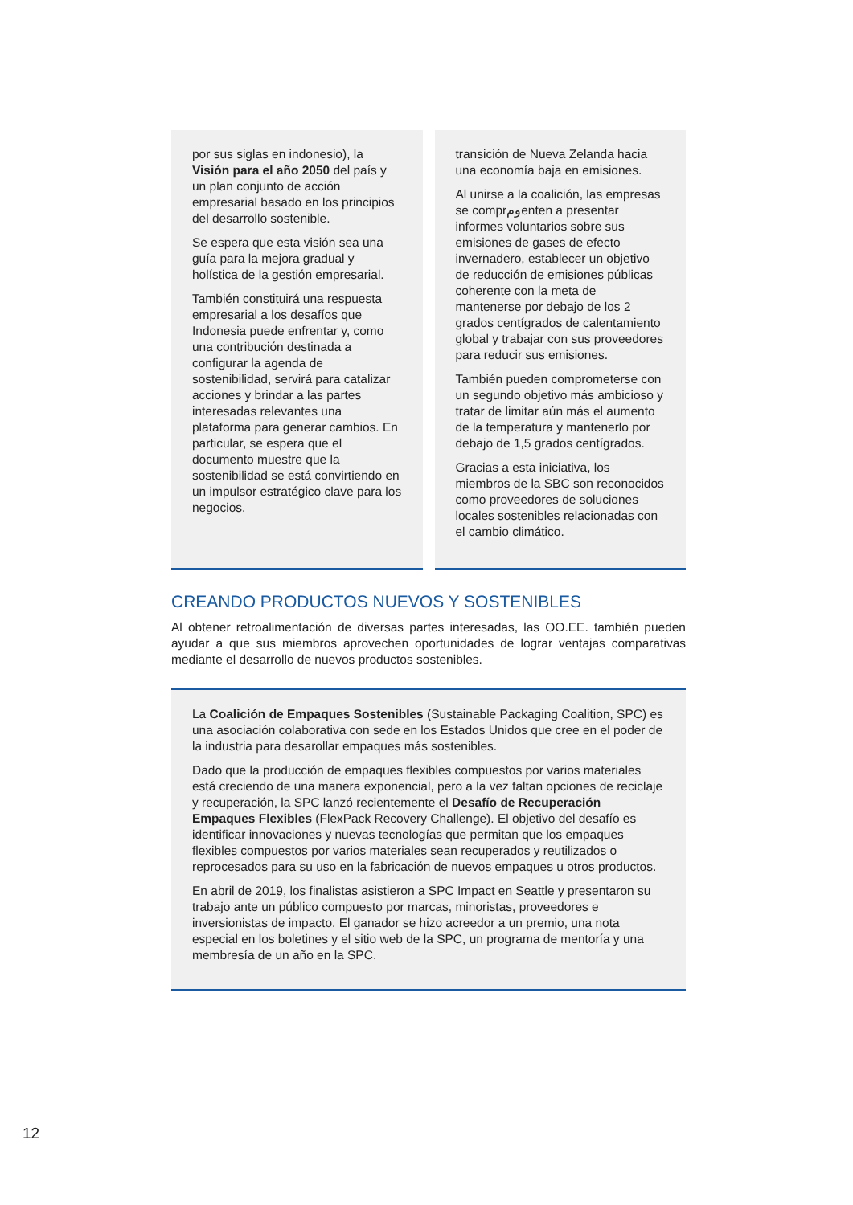por sus siglas en indonesio), la Visión para el año 2050 del país y un plan conjunto de acción empresarial basado en los principios del desarrollo sostenible.
Se espera que esta visión sea una guía para la mejora gradual y holística de la gestión empresarial.
También constituirá una respuesta empresarial a los desafíos que Indonesia puede enfrentar y, como una contribución destinada a configurar la agenda de sostenibilidad, servirá para catalizar acciones y brindar a las partes interesadas relevantes una plataforma para generar cambios. En particular, se espera que el documento muestre que la sostenibilidad se está convirtiendo en un impulsor estratégico clave para los negocios.
transición de Nueva Zelanda hacia una economía baja en emisiones.
Al unirse a la coalición, las empresas se comprومenten a presentar informes voluntarios sobre sus emisiones de gases de efecto invernadero, establecer un objetivo de reducción de emisiones públicas coherente con la meta de mantenerse por debajo de los 2 grados centígrados de calentamiento global y trabajar con sus proveedores para reducir sus emisiones.
También pueden comprometerse con un segundo objetivo más ambicioso y tratar de limitar aún más el aumento de la temperatura y mantenerlo por debajo de 1,5 grados centígrados.
Gracias a esta iniciativa, los miembros de la SBC son reconocidos como proveedores de soluciones locales sostenibles relacionadas con el cambio climático.
CREANDO PRODUCTOS NUEVOS Y SOSTENIBLES
Al obtener retroalimentación de diversas partes interesadas, las OO.EE. también pueden ayudar a que sus miembros aprovechen oportunidades de lograr ventajas comparativas mediante el desarrollo de nuevos productos sostenibles.
La Coalición de Empaques Sostenibles (Sustainable Packaging Coalition, SPC) es una asociación colaborativa con sede en los Estados Unidos que cree en el poder de la industria para desarollar empaques más sostenibles.
Dado que la producción de empaques flexibles compuestos por varios materiales está creciendo de una manera exponencial, pero a la vez faltan opciones de reciclaje y recuperación, la SPC lanzó recientemente el Desafío de Recuperación Empaques Flexibles (FlexPack Recovery Challenge). El objetivo del desafío es identificar innovaciones y nuevas tecnologías que permitan que los empaques flexibles compuestos por varios materiales sean recuperados y reutilizados o reprocesados para su uso en la fabricación de nuevos empaques u otros productos.
En abril de 2019, los finalistas asistieron a SPC Impact en Seattle y presentaron su trabajo ante un público compuesto por marcas, minoristas, proveedores e inversionistas de impacto. El ganador se hizo acreedor a un premio, una nota especial en los boletines y el sitio web de la SPC, un programa de mentoría y una membresía de un año en la SPC.
12